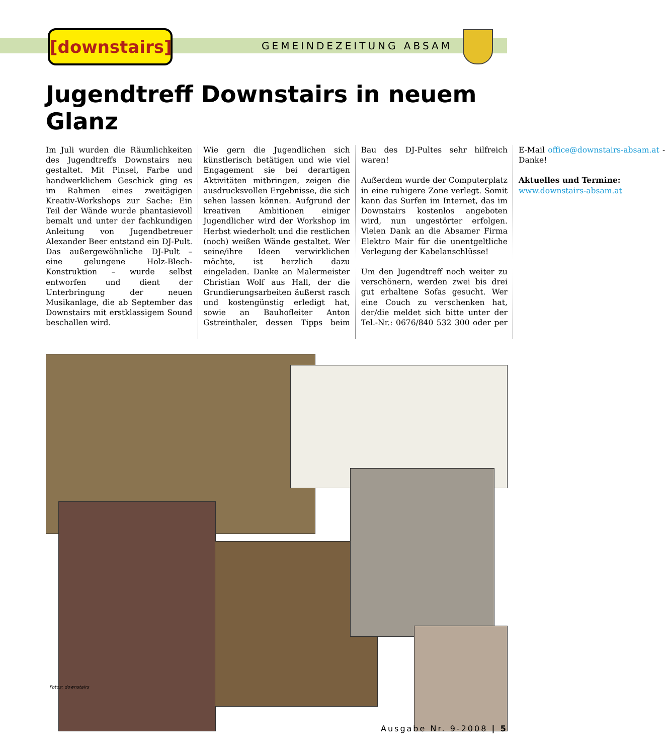[downstairs]
GEMEINDEZEITUNG ABSAM
Jugendtreff Downstairs in neuem Glanz
Im Juli wurden die Räumlichkeiten des Jugendtreffs Downstairs neu gestaltet. Mit Pinsel, Farbe und handwerklichem Geschick ging es im Rahmen eines zweitägigen Kreativ-Workshops zur Sache: Ein Teil der Wände wurde phantasievoll bemalt und unter der fachkundigen Anleitung von Jugendbetreuer Alexander Beer entstand ein DJ-Pult. Das außergewöhnliche DJ-Pult – eine gelungene Holz-Blech-Konstruktion – wurde selbst entworfen und dient der Unterbringung der neuen Musikanlage, die ab September das Downstairs mit erstklassigem Sound beschallen wird.
Wie gern die Jugendlichen sich künstlerisch betätigen und wie viel Engagement sie bei derartigen Aktivitäten mitbringen, zeigen die ausdrucksvollen Ergebnisse, die sich sehen lassen können. Aufgrund der kreativen Ambitionen einiger Jugendlicher wird der Workshop im Herbst wiederholt und die restlichen (noch) weißen Wände gestaltet. Wer seine/ihre Ideen verwirklichen möchte, ist herzlich dazu eingeladen. Danke an Malermeister Christian Wolf aus Hall, der die Grundierungsarbeiten äußerst rasch und kostengünstig erledigt hat, sowie an Bauhofleiter Anton Gstreinthaler, dessen Tipps beim Bau des DJ-Pultes sehr hilfreich waren!
Außerdem wurde der Computerplatz in eine ruhigere Zone verlegt. Somit kann das Surfen im Internet, das im Downstairs kostenlos angeboten wird, nun ungestörter erfolgen. Vielen Dank an die Absamer Firma Elektro Mair für die unentgeltliche Verlegung der Kabelanschlüsse!
Um den Jugendtreff noch weiter zu verschönern, werden zwei bis drei gut erhaltene Sofas gesucht. Wer eine Couch zu verschenken hat, der/die meldet sich bitte unter der Tel.-Nr.: 0676/840 532 300 oder per E-Mail office@downstairs-absam.at - Danke!
Aktuelles und Termine:
www.downstairs-absam.at
Fotos: downstairs
Ausgabe Nr. 9-2008 | 5